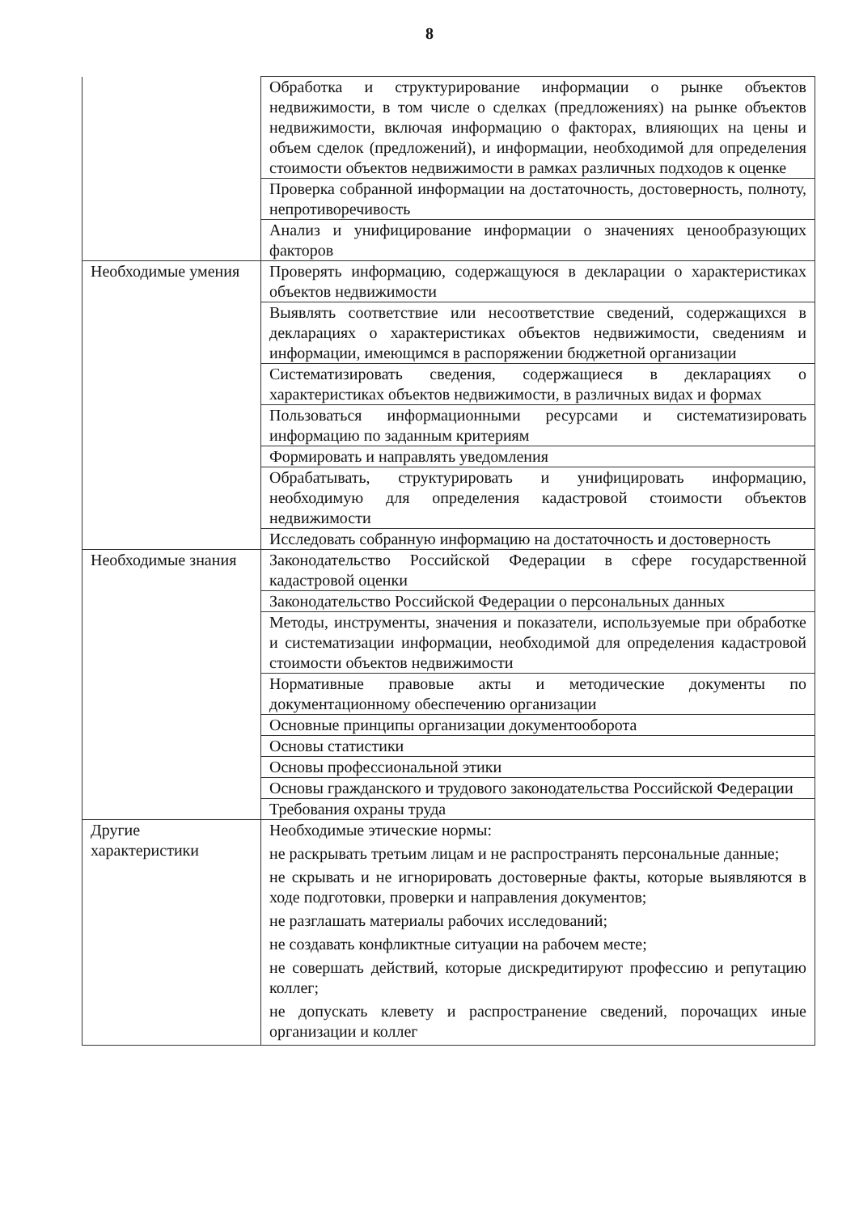8
| | Обработка и структурирование информации о рынке объектов недвижимости, в том числе о сделках (предложениях) на рынке объектов недвижимости, включая информацию о факторах, влияющих на цены и объем сделок (предложений), и информации, необходимой для определения стоимости объектов недвижимости в рамках различных подходов к оценке |
| | Проверка собранной информации на достаточность, достоверность, полноту, непротиворечивость |
| | Анализ и унифицирование информации о значениях ценообразующих факторов |
| Необходимые умения | Проверять информацию, содержащуюся в декларации о характеристиках объектов недвижимости |
| | Выявлять соответствие или несоответствие сведений, содержащихся в декларациях о характеристиках объектов недвижимости, сведениям и информации, имеющимся в распоряжении бюджетной организации |
| | Систематизировать сведения, содержащиеся в декларациях о характеристиках объектов недвижимости, в различных видах и формах |
| | Пользоваться информационными ресурсами и систематизировать информацию по заданным критериям |
| | Формировать и направлять уведомления |
| | Обрабатывать, структурировать и унифицировать информацию, необходимую для определения кадастровой стоимости объектов недвижимости |
| | Исследовать собранную информацию на достаточность и достоверность |
| Необходимые знания | Законодательство Российской Федерации в сфере государственной кадастровой оценки |
| | Законодательство Российской Федерации о персональных данных |
| | Методы, инструменты, значения и показатели, используемые при обработке и систематизации информации, необходимой для определения кадастровой стоимости объектов недвижимости |
| | Нормативные правовые акты и методические документы по документационному обеспечению организации |
| | Основные принципы организации документооборота |
| | Основы статистики |
| | Основы профессиональной этики |
| | Основы гражданского и трудового законодательства Российской Федерации |
| | Требования охраны труда |
| Другие характеристики | Необходимые этические нормы: не раскрывать третьим лицам и не распространять персональные данные; не скрывать и не игнорировать достоверные факты, которые выявляются в ходе подготовки, проверки и направления документов; не разглашать материалы рабочих исследований; не создавать конфликтные ситуации на рабочем месте; не совершать действий, которые дискредитируют профессию и репутацию коллег; не допускать клевету и распространение сведений, порочащих иные организации и коллег |